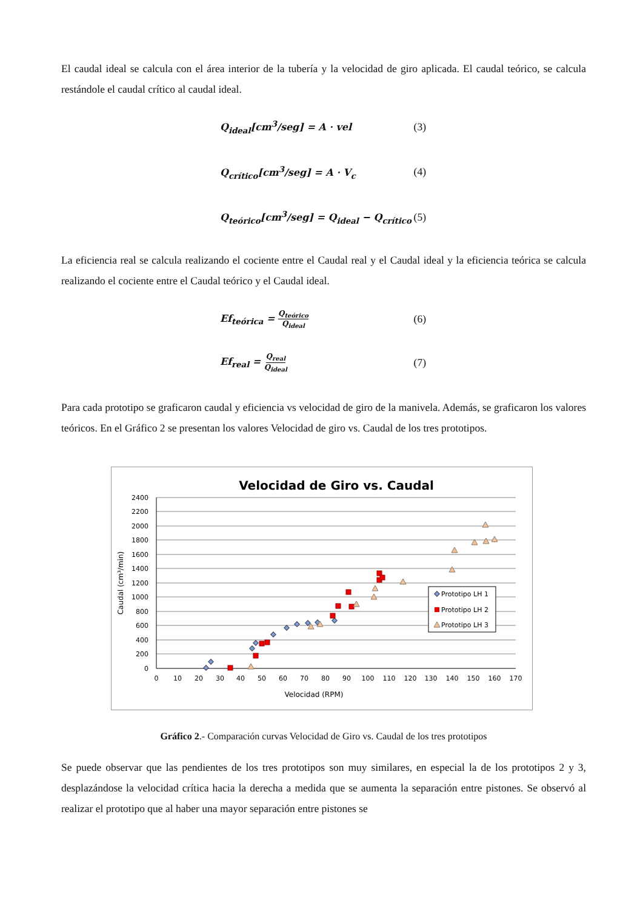El caudal ideal se calcula con el área interior de la tubería y la velocidad de giro aplicada. El caudal teórico, se calcula restándole el caudal crítico al caudal ideal.
Q<sub>ideal</sub>[cm<sup>3</sup>/seg] = A · vel (3)
Q<sub>crítico</sub>[cm<sup>3</sup>/seg] = A · V<sub>c</sub> (4)
Q<sub>teórico</sub>[cm<sup>3</sup>/seg] = Q<sub>ideal</sub> − Q<sub>crítico</sub> (5)
La eficiencia real se calcula realizando el cociente entre el Caudal real y el Caudal ideal y la eficiencia teórica se calcula realizando el cociente entre el Caudal teórico y el Caudal ideal.
Ef<sub>teórica</sub> = Q<sub>teórico</sub> Q<sub>ideal</sub> (6)
Ef<sub>real</sub> = Q<sub>real</sub> Q<sub>ideal</sub> (7)
Para cada prototipo se graficaron caudal y eficiencia vs velocidad de giro de la manivela. Además, se graficaron los valores teóricos. En el Gráfico 2 se presentan los valores Velocidad de giro vs. Caudal de los tres prototipos.
Velocidad de Giro vs. Caudal
2400
2200
2000
1800
1600
1400
1200
1000
800
600
400
200
0
0
10
20
30
40
50
60
70
80
90
100
110
120
130
140
150
160
170
Velocidad (RPM)
Caudal (cm³/min)
Prototipo LH 1
Prototipo LH 2
Prototipo LH 3
Gráfico 2.- Comparación curvas Velocidad de Giro vs. Caudal de los tres prototipos
Se puede observar que las pendientes de los tres prototipos son muy similares, en especial la de los prototipos 2 y 3, desplazándose la velocidad crítica hacia la derecha a medida que se aumenta la separación entre pistones. Se observó al realizar el prototipo que al haber una mayor separación entre pistones se